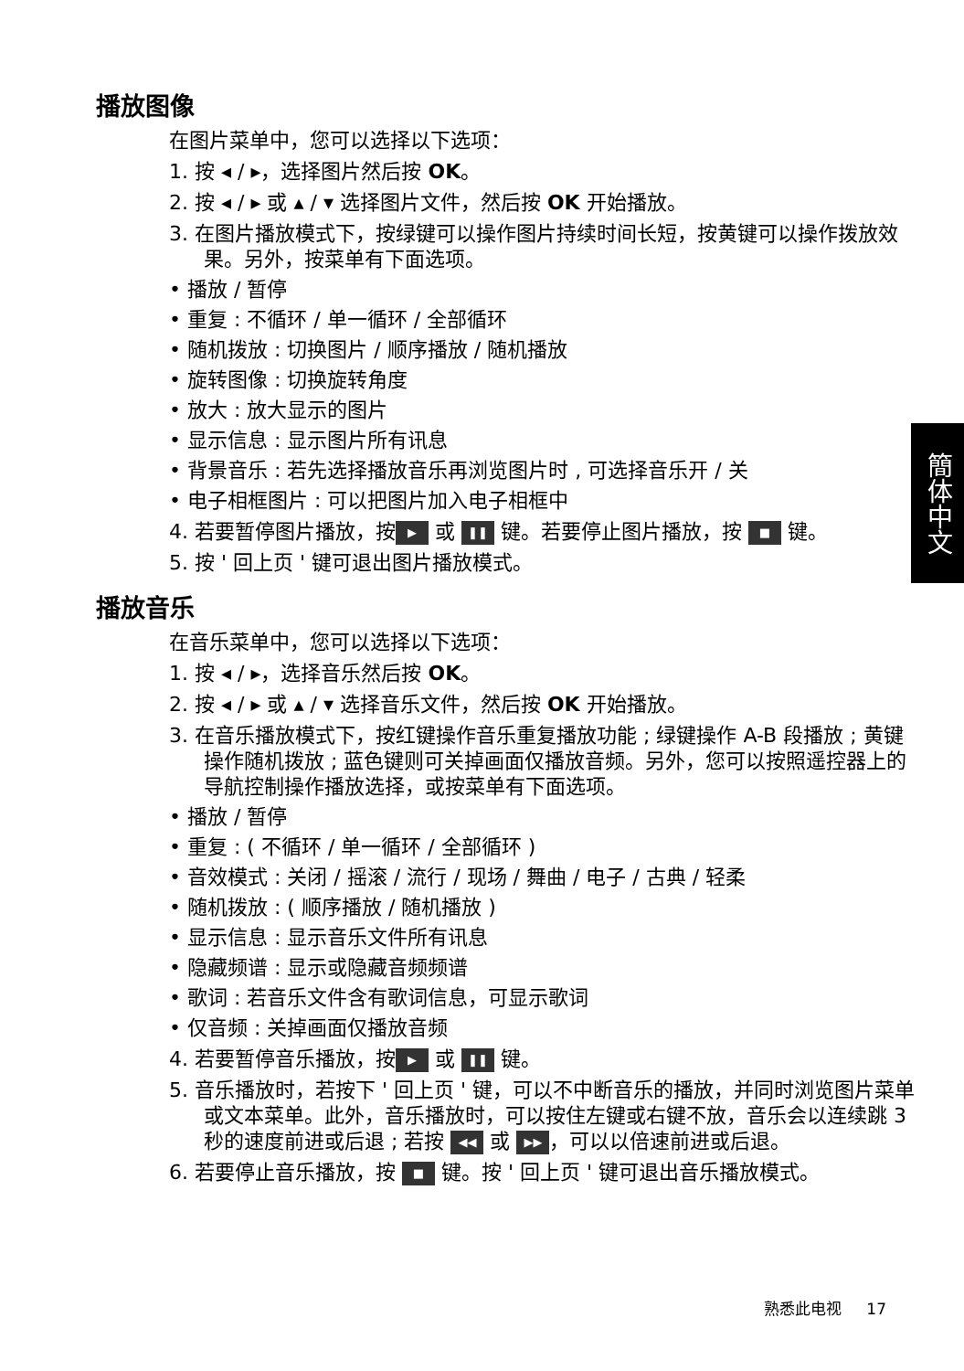簡体中文
播放图像
在图片菜单中，您可以选择以下选项：
1. 按 ◂ / ▸，选择图片然后按 OK。
2. 按 ◂ / ▸ 或 ▴ / ▾ 选择图片文件，然后按 OK 开始播放。
3. 在图片播放模式下，按绿键可以操作图片持续时间长短，按黄键可以操作拨放效果。另外，按菜单有下面选项。
• 播放 / 暂停
• 重复 : 不循环 / 单一循环 / 全部循环
• 随机拨放 : 切换图片 / 顺序播放 / 随机播放
• 旋转图像 : 切换旋转角度
• 放大 : 放大显示的图片
• 显示信息 : 显示图片所有讯息
• 背景音乐 : 若先选择播放音乐再浏览图片时 , 可选择音乐开 / 关
• 电子相框图片 : 可以把图片加入电子相框中
4. 若要暂停图片播放，按 ▶ 或 ❚❚ 键。若要停止图片播放，按 ■ 键。
5. 按 ' 回上页 ' 键可退出图片播放模式。
播放音乐
在音乐菜单中，您可以选择以下选项：
1. 按 ◂ / ▸，选择音乐然后按 OK。
2. 按 ◂ / ▸ 或 ▴ / ▾ 选择音乐文件，然后按 OK 开始播放。
3. 在音乐播放模式下，按红键操作音乐重复播放功能 ; 绿键操作 A-B 段播放 ; 黄键操作随机拨放 ; 蓝色键则可关掉画面仅播放音频。另外，您可以按照遥控器上的导航控制操作播放选择，或按菜单有下面选项。
• 播放 / 暂停
• 重复 : ( 不循环 / 单一循环 / 全部循环 )
• 音效模式 : 关闭 / 摇滚 / 流行 / 现场 / 舞曲 / 电子 / 古典 / 轻柔
• 随机拨放 : ( 顺序播放 / 随机播放 )
• 显示信息 : 显示音乐文件所有讯息
• 隐藏频谱 : 显示或隐藏音频频谱
• 歌词 : 若音乐文件含有歌词信息，可显示歌词
• 仅音频 : 关掉画面仅播放音频
4. 若要暂停音乐播放，按 ▶ 或 ❚❚ 键。
5. 音乐播放时，若按下 ' 回上页 ' 键，可以不中断音乐的播放，并同时浏览图片菜单或文本菜单。此外，音乐播放时，可以按住左键或右键不放，音乐会以连续跳 3 秒的速度前进或后退 ; 若按 ◀◀ 或 ▶▶ ，可以以倍速前进或后退。
6. 若要停止音乐播放，按 ■ 键。按 ' 回上页 ' 键可退出音乐播放模式。
熟悉此电视 17